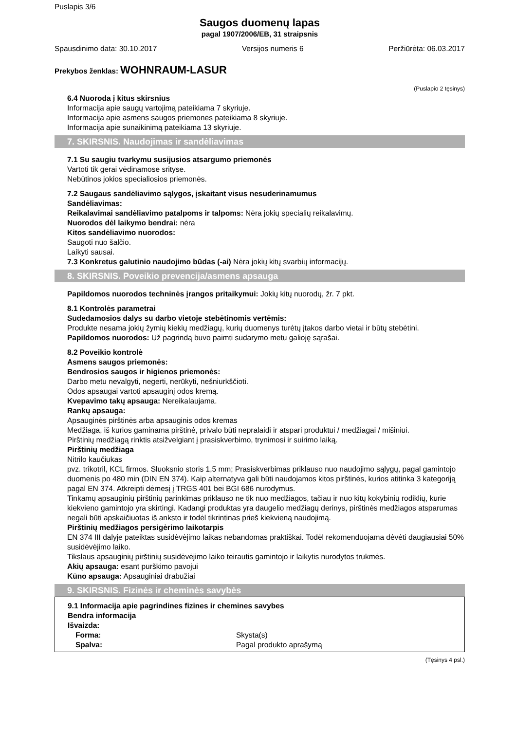Puslapis 3/6
Saugos duomenų lapas
pagal 1907/2006/EB, 31 straipsnis
Spausdinimo data: 30.10.2017 Versijos numeris 6 Peržiūrėta: 06.03.2017
Prekybos ženklas: WOHNRAUM-LASUR
(Puslapio 2 tęsinys)
6.4 Nuoroda į kitus skirsnius
Informacija apie saugų vartojimą pateikiama 7 skyriuje.
Informacija apie asmens saugos priemones pateikiama 8 skyriuje.
Informacija apie sunaikinimą pateikiama 13 skyriuje.
7. SKIRSNIS. Naudojimas ir sandėliavimas
7.1 Su saugiu tvarkymu susijusios atsargumo priemonės
Vartoti tik gerai vėdinamose srityse.
Nebūtinos jokios specialiosios priemonės.
7.2 Saugaus sandėliavimo sąlygos, įskaitant visus nesuderinamumus
Sandėliavimas:
Reikalavimai sandėliavimo patalpoms ir talpoms: Nėra jokių specialių reikalavimų.
Nuorodos dėl laikymo bendrai: nėra
Kitos sandėliavimo nuorodos:
Saugoti nuo šalčio.
Laikyti sausai.
7.3 Konkretus galutinio naudojimo būdas (-ai) Nėra jokių kitų svarbių informacijų.
8. SKIRSNIS. Poveikio prevencija/asmens apsauga
Papildomos nuorodos techninės įrangos pritaikymui: Jokių kitų nuorodų, žr. 7 pkt.
8.1 Kontrolės parametrai
Sudedamosios dalys su darbo vietoje stebėtinomis vertėmis:
Produkte nesama jokių žymių kiekių medžiagų, kurių duomenys turėtų įtakos darbo vietai ir būtų stebėtini.
Papildomos nuorodos: Už pagrindą buvo paimti sudarymo metu galioję sąrašai.
8.2 Poveikio kontrolė
Asmens saugos priemonės:
Bendrosios saugos ir higienos priemonės:
Darbo metu nevalgyti, negerti, nerūkyti, nešniurkščioti.
Odos apsaugai vartoti apsauginį odos kremą.
Kvepavimo takų apsauga: Nereikalaujama.
Rankų apsauga:
Apsauginės pirštinės arba apsauginis odos kremas
Medžiaga, iš kurios gaminama pirštinė, privalo būti nepralaidi ir atspari produktui / medžiagai / mišiniui.
Pirštinių medžiagą rinktis atsižvelgiant į prasiskverbimo, trynimosi ir suirimo laiką.
Pirštinių medžiaga
Nitrilo kaučiukas
pvz. trikotril, KCL firmos. Sluoksnio storis 1,5 mm; Prasiskverbimas priklauso nuo naudojimo sąlygų, pagal gamintojo duomenis po 480 min (DIN EN 374). Kaip alternatyva gali būti naudojamos kitos pirštinės, kurios atitinka 3 kategoriją pagal EN 374. Atkreipti dėmesį į TRGS 401 bei BGI 686 nurodymus.
Tinkamų apsauginių pirštinių parinkimas priklauso ne tik nuo medžiagos, tačiau ir nuo kitų kokybinių rodiklių, kurie kiekvieno gamintojo yra skirtingi. Kadangi produktas yra daugelio medžiagų derinys, pirštinės medžiagos atsparumas negali būti apskaičiuotas iš anksto ir todėl tikrintinas prieš kiekvieną naudojimą.
Pirštinių medžiagos persigėrimo laikotarpis
EN 374 III dalyje pateiktas susidėvėjimo laikas nebandomas praktiškai. Todėl rekomenduojama dėvėti daugiausiai 50% susidėvėjimo laiko.
Tikslaus apsauginių pirštinių susidėvėjimo laiko teirautis gamintojo ir laikytis nurodytos trukmės.
Akių apsauga: esant purškimo pavojui
Kūno apsauga: Apsauginiai drabužiai
9. SKIRSNIS. Fizinės ir cheminės savybės
9.1 Informacija apie pagrindines fizines ir chemines savybes
Bendra informacija
Išvaizda:
| Forma: | Skysta(s) |
| Spalva: | Pagal produkto aprašymą |
(Tęsinys 4 psl.)